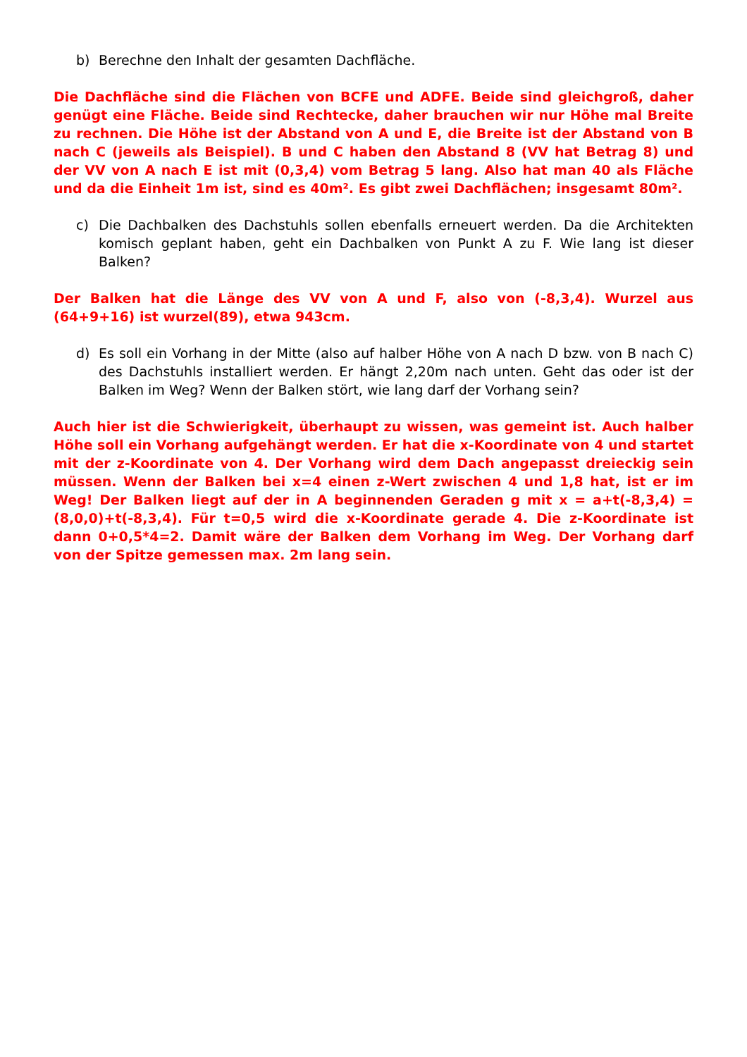b) Berechne den Inhalt der gesamten Dachfläche.
Die Dachfläche sind die Flächen von BCFE und ADFE. Beide sind gleichgroß, daher genügt eine Fläche. Beide sind Rechtecke, daher brauchen wir nur Höhe mal Breite zu rechnen. Die Höhe ist der Abstand von A und E, die Breite ist der Abstand von B nach C (jeweils als Beispiel). B und C haben den Abstand 8 (VV hat Betrag 8) und der VV von A nach E ist mit (0,3,4) vom Betrag 5 lang. Also hat man 40 als Fläche und da die Einheit 1m ist, sind es 40m². Es gibt zwei Dachflächen; insgesamt 80m².
c) Die Dachbalken des Dachstuhls sollen ebenfalls erneuert werden. Da die Architekten komisch geplant haben, geht ein Dachbalken von Punkt A zu F. Wie lang ist dieser Balken?
Der Balken hat die Länge des VV von A und F, also von (-8,3,4). Wurzel aus (64+9+16) ist wurzel(89), etwa 943cm.
d) Es soll ein Vorhang in der Mitte (also auf halber Höhe von A nach D bzw. von B nach C) des Dachstuhls installiert werden. Er hängt 2,20m nach unten. Geht das oder ist der Balken im Weg? Wenn der Balken stört, wie lang darf der Vorhang sein?
Auch hier ist die Schwierigkeit, überhaupt zu wissen, was gemeint ist. Auch halber Höhe soll ein Vorhang aufgehängt werden. Er hat die x-Koordinate von 4 und startet mit der z-Koordinate von 4. Der Vorhang wird dem Dach angepasst dreieckig sein müssen. Wenn der Balken bei x=4 einen z-Wert zwischen 4 und 1,8 hat, ist er im Weg! Der Balken liegt auf der in A beginnenden Geraden g mit x = a+t(-8,3,4) = (8,0,0)+t(-8,3,4). Für t=0,5 wird die x-Koordinate gerade 4. Die z-Koordinate ist dann 0+0,5*4=2. Damit wäre der Balken dem Vorhang im Weg. Der Vorhang darf von der Spitze gemessen max. 2m lang sein.